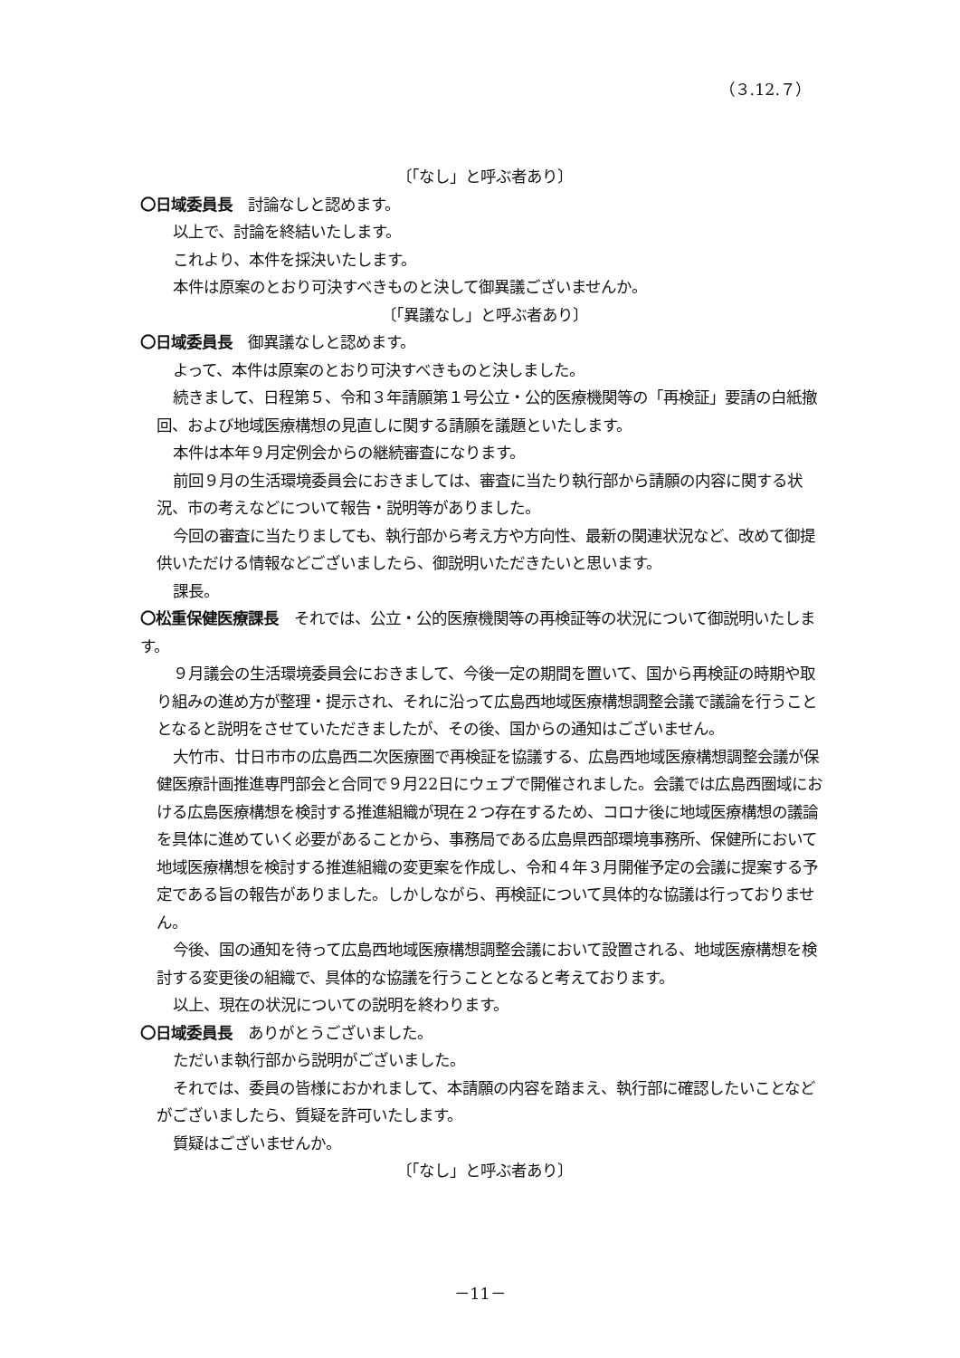（３.12.７）
〔「なし」と呼ぶ者あり〕
〇日域委員長　討論なしと認めます。
以上で、討論を終結いたします。
これより、本件を採決いたします。
本件は原案のとおり可決すべきものと決して御異議ございませんか。
〔「異議なし」と呼ぶ者あり〕
〇日域委員長　御異議なしと認めます。
よって、本件は原案のとおり可決すべきものと決しました。
続きまして、日程第５、令和３年請願第１号公立・公的医療機関等の「再検証」要請の白紙撤回、および地域医療構想の見直しに関する請願を議題といたします。
本件は本年９月定例会からの継続審査になります。
前回９月の生活環境委員会におきましては、審査に当たり執行部から請願の内容に関する状況、市の考えなどについて報告・説明等がありました。
今回の審査に当たりましても、執行部から考え方や方向性、最新の関連状況など、改めて御提供いただける情報などございましたら、御説明いただきたいと思います。
課長。
〇松重保健医療課長　それでは、公立・公的医療機関等の再検証等の状況について御説明いたします。
９月議会の生活環境委員会におきまして、今後一定の期間を置いて、国から再検証の時期や取り組みの進め方が整理・提示され、それに沿って広島西地域医療構想調整会議で議論を行うこととなると説明をさせていただきましたが、その後、国からの通知はございません。
大竹市、廿日市市の広島西二次医療圏で再検証を協議する、広島西地域医療構想調整会議が保健医療計画推進専門部会と合同で９月22日にウェブで開催されました。会議では広島西圏域における広島医療構想を検討する推進組織が現在２つ存在するため、コロナ後に地域医療構想の議論を具体に進めていく必要があることから、事務局である広島県西部環境事務所、保健所において地域医療構想を検討する推進組織の変更案を作成し、令和４年３月開催予定の会議に提案する予定である旨の報告がありました。しかしながら、再検証について具体的な協議は行っておりません。
今後、国の通知を待って広島西地域医療構想調整会議において設置される、地域医療構想を検討する変更後の組織で、具体的な協議を行うこととなると考えております。
以上、現在の状況についての説明を終わります。
〇日域委員長　ありがとうございました。
ただいま執行部から説明がございました。
それでは、委員の皆様におかれまして、本請願の内容を踏まえ、執行部に確認したいことなどがございましたら、質疑を許可いたします。
質疑はございませんか。
〔「なし」と呼ぶ者あり〕
－11－